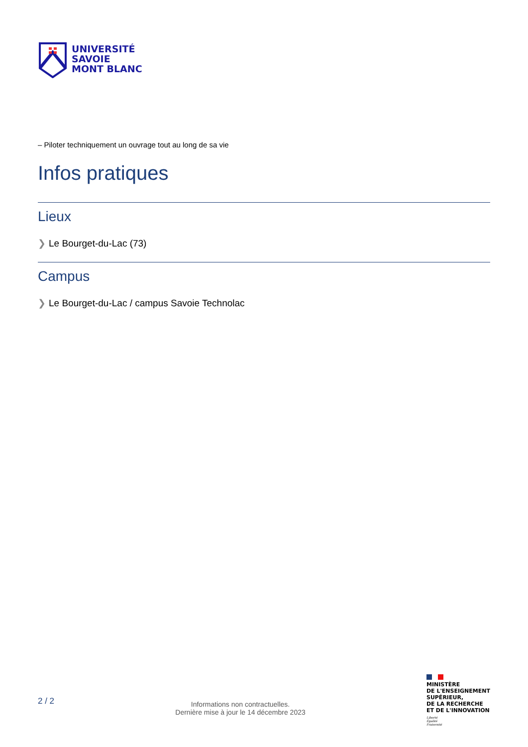UNIVERSITÉ
SAVOIE
MONT BLANC
– Piloter techniquement un ouvrage tout au long de sa vie
Infos pratiques
Lieux
❯ Le Bourget-du-Lac (73)
Campus
❯ Le Bourget-du-Lac / campus Savoie Technolac
2 / 2
Informations non contractuelles.
Dernière mise à jour le 14 décembre 2023
MINISTÈRE
DE L'ENSEIGNEMENT
SUPÉRIEUR,
DE LA RECHERCHE
ET DE L'INNOVATION
Liberté
Égalité
Fraternité